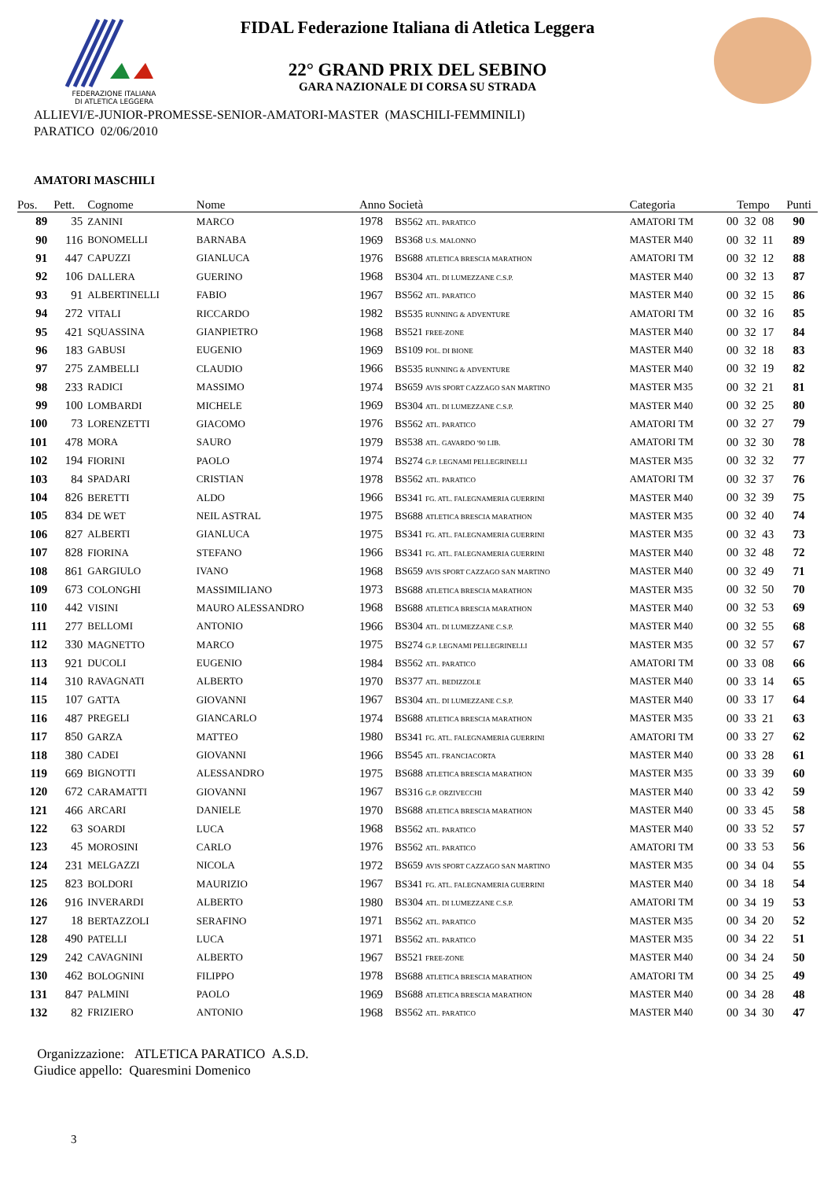FEDERAZIONE ITALIANA
DI ATLETICA LEGGERA
FIDAL Federazione Italiana di Atletica Leggera
22° GRAND PRIX DEL SEBINO
GARA NAZIONALE DI CORSA SU STRADA
ALLIEVI/E-JUNIOR-PROMESSE-SENIOR-AMATORI-MASTER (MASCHILI-FEMMINILI)
PARATICO 02/06/2010
AMATORI MASCHILI
| Pos. | Pett. | Cognome | Nome | Anno Società | | Categoria | Tempo | | | Punti |
| --- | --- | --- | --- | --- | --- | --- | --- | --- | --- | --- |
| 89 | 35 | ZANINI | MARCO | 1978 | BS562 ATL. PARATICO | AMATORI TM | 00 | 32 | 08 | 90 |
| 90 | 116 | BONOMELLI | BARNABA | 1969 | BS368 U.S. MALONNO | MASTER M40 | 00 | 32 | 11 | 89 |
| 91 | 447 | CAPUZZI | GIANLUCA | 1976 | BS688 ATLETICA BRESCIA MARATHON | AMATORI TM | 00 | 32 | 12 | 88 |
| 92 | 106 | DALLERA | GUERINO | 1968 | BS304 ATL. DI LUMEZZANE C.S.P. | MASTER M40 | 00 | 32 | 13 | 87 |
| 93 | 91 | ALBERTINELLI | FABIO | 1967 | BS562 ATL. PARATICO | MASTER M40 | 00 | 32 | 15 | 86 |
| 94 | 272 | VITALI | RICCARDO | 1982 | BS535 RUNNING & ADVENTURE | AMATORI TM | 00 | 32 | 16 | 85 |
| 95 | 421 | SQUASSINA | GIANPIETRO | 1968 | BS521 FREE-ZONE | MASTER M40 | 00 | 32 | 17 | 84 |
| 96 | 183 | GABUSI | EUGENIO | 1969 | BS109 POL. DI BIONE | MASTER M40 | 00 | 32 | 18 | 83 |
| 97 | 275 | ZAMBELLI | CLAUDIO | 1966 | BS535 RUNNING & ADVENTURE | MASTER M40 | 00 | 32 | 19 | 82 |
| 98 | 233 | RADICI | MASSIMO | 1974 | BS659 AVIS SPORT CAZZAGO SAN MARTINO | MASTER M35 | 00 | 32 | 21 | 81 |
| 99 | 100 | LOMBARDI | MICHELE | 1969 | BS304 ATL. DI LUMEZZANE C.S.P. | MASTER M40 | 00 | 32 | 25 | 80 |
| 100 | 73 | LORENZETTI | GIACOMO | 1976 | BS562 ATL. PARATICO | AMATORI TM | 00 | 32 | 27 | 79 |
| 101 | 478 | MORA | SAURO | 1979 | BS538 ATL. GAVARDO '90 LIB. | AMATORI TM | 00 | 32 | 30 | 78 |
| 102 | 194 | FIORINI | PAOLO | 1974 | BS274 G.P. LEGNAMI PELLEGRINELLI | MASTER M35 | 00 | 32 | 32 | 77 |
| 103 | 84 | SPADARI | CRISTIAN | 1978 | BS562 ATL. PARATICO | AMATORI TM | 00 | 32 | 37 | 76 |
| 104 | 826 | BERETTI | ALDO | 1966 | BS341 FG. ATL. FALEGNAMERIA GUERRINI | MASTER M40 | 00 | 32 | 39 | 75 |
| 105 | 834 | DE WET | NEIL ASTRAL | 1975 | BS688 ATLETICA BRESCIA MARATHON | MASTER M35 | 00 | 32 | 40 | 74 |
| 106 | 827 | ALBERTI | GIANLUCA | 1975 | BS341 FG. ATL. FALEGNAMERIA GUERRINI | MASTER M35 | 00 | 32 | 43 | 73 |
| 107 | 828 | FIORINA | STEFANO | 1966 | BS341 FG. ATL. FALEGNAMERIA GUERRINI | MASTER M40 | 00 | 32 | 48 | 72 |
| 108 | 861 | GARGIULO | IVANO | 1968 | BS659 AVIS SPORT CAZZAGO SAN MARTINO | MASTER M40 | 00 | 32 | 49 | 71 |
| 109 | 673 | COLONGHI | MASSIMILIANO | 1973 | BS688 ATLETICA BRESCIA MARATHON | MASTER M35 | 00 | 32 | 50 | 70 |
| 110 | 442 | VISINI | MAURO ALESSANDRO | 1968 | BS688 ATLETICA BRESCIA MARATHON | MASTER M40 | 00 | 32 | 53 | 69 |
| 111 | 277 | BELLOMI | ANTONIO | 1966 | BS304 ATL. DI LUMEZZANE C.S.P. | MASTER M40 | 00 | 32 | 55 | 68 |
| 112 | 330 | MAGNETTO | MARCO | 1975 | BS274 G.P. LEGNAMI PELLEGRINELLI | MASTER M35 | 00 | 32 | 57 | 67 |
| 113 | 921 | DUCOLI | EUGENIO | 1984 | BS562 ATL. PARATICO | AMATORI TM | 00 | 33 | 08 | 66 |
| 114 | 310 | RAVAGNATI | ALBERTO | 1970 | BS377 ATL. BEDIZZOLE | MASTER M40 | 00 | 33 | 14 | 65 |
| 115 | 107 | GATTA | GIOVANNI | 1967 | BS304 ATL. DI LUMEZZANE C.S.P. | MASTER M40 | 00 | 33 | 17 | 64 |
| 116 | 487 | PREGELI | GIANCARLO | 1974 | BS688 ATLETICA BRESCIA MARATHON | MASTER M35 | 00 | 33 | 21 | 63 |
| 117 | 850 | GARZA | MATTEO | 1980 | BS341 FG. ATL. FALEGNAMERIA GUERRINI | AMATORI TM | 00 | 33 | 27 | 62 |
| 118 | 380 | CADEI | GIOVANNI | 1966 | BS545 ATL. FRANCIACORTA | MASTER M40 | 00 | 33 | 28 | 61 |
| 119 | 669 | BIGNOTTI | ALESSANDRO | 1975 | BS688 ATLETICA BRESCIA MARATHON | MASTER M35 | 00 | 33 | 39 | 60 |
| 120 | 672 | CARAMATTI | GIOVANNI | 1967 | BS316 G.P. ORZIVECCHI | MASTER M40 | 00 | 33 | 42 | 59 |
| 121 | 466 | ARCARI | DANIELE | 1970 | BS688 ATLETICA BRESCIA MARATHON | MASTER M40 | 00 | 33 | 45 | 58 |
| 122 | 63 | SOARDI | LUCA | 1968 | BS562 ATL. PARATICO | MASTER M40 | 00 | 33 | 52 | 57 |
| 123 | 45 | MOROSINI | CARLO | 1976 | BS562 ATL. PARATICO | AMATORI TM | 00 | 33 | 53 | 56 |
| 124 | 231 | MELGAZZI | NICOLA | 1972 | BS659 AVIS SPORT CAZZAGO SAN MARTINO | MASTER M35 | 00 | 34 | 04 | 55 |
| 125 | 823 | BOLDORI | MAURIZIO | 1967 | BS341 FG. ATL. FALEGNAMERIA GUERRINI | MASTER M40 | 00 | 34 | 18 | 54 |
| 126 | 916 | INVERARDI | ALBERTO | 1980 | BS304 ATL. DI LUMEZZANE C.S.P. | AMATORI TM | 00 | 34 | 19 | 53 |
| 127 | 18 | BERTAZZOLI | SERAFINO | 1971 | BS562 ATL. PARATICO | MASTER M35 | 00 | 34 | 20 | 52 |
| 128 | 490 | PATELLI | LUCA | 1971 | BS562 ATL. PARATICO | MASTER M35 | 00 | 34 | 22 | 51 |
| 129 | 242 | CAVAGNINI | ALBERTO | 1967 | BS521 FREE-ZONE | MASTER M40 | 00 | 34 | 24 | 50 |
| 130 | 462 | BOLOGNINI | FILIPPO | 1978 | BS688 ATLETICA BRESCIA MARATHON | AMATORI TM | 00 | 34 | 25 | 49 |
| 131 | 847 | PALMINI | PAOLO | 1969 | BS688 ATLETICA BRESCIA MARATHON | MASTER M40 | 00 | 34 | 28 | 48 |
| 132 | 82 | FRIZIERO | ANTONIO | 1968 | BS562 ATL. PARATICO | MASTER M40 | 00 | 34 | 30 | 47 |
Organizzazione: ATLETICA PARATICO A.S.D.
Giudice appello: Quaresmini Domenico
3